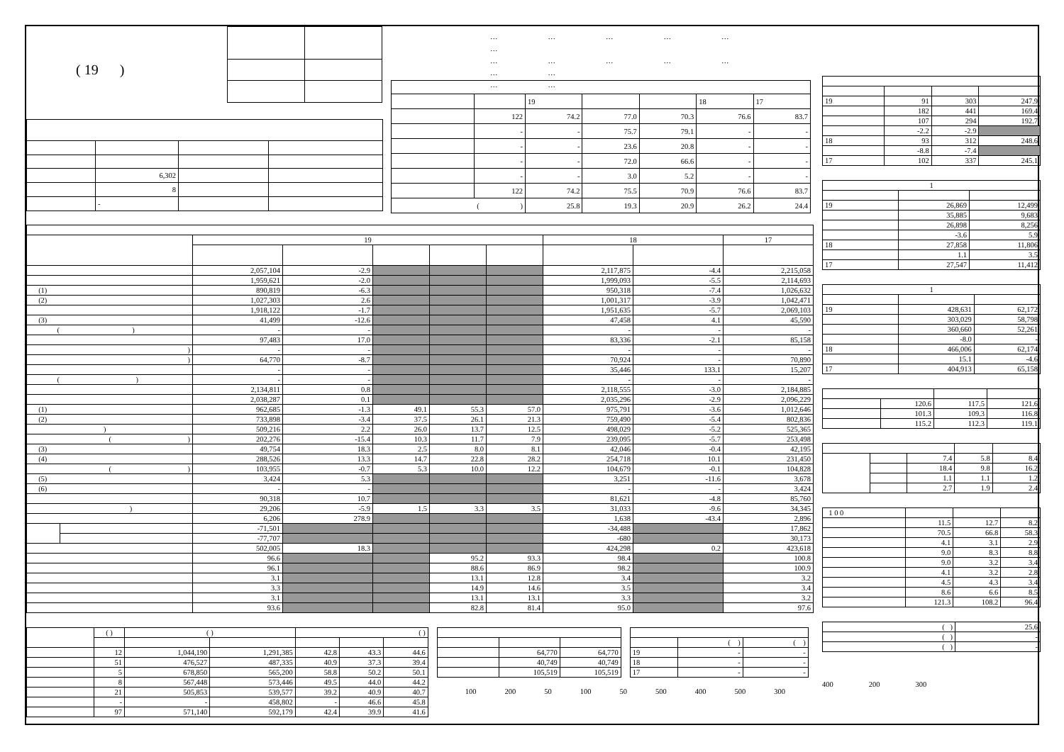( 19 )
| | 6,302 | | |
| | 8 | | |
| | - | | |
… … … … … …
… … … … … … …
… …
| | | 19 | | | 18 | 17 |
| | 122 | 74.2 | 77.0 | 70.3 | 76.6 | 83.7 |
| | - | - | 75.7 | 79.1 | - | - |
| | - | - | 23.6 | 20.8 | - | - |
| | - | - | 72.0 | 66.6 | - | - |
| | - | - | 3.0 | 5.2 | - | - |
| | 122 | 74.2 | 75.5 | 70.9 | 76.6 | 83.7 |
| ( ) | | 25.8 | 19.3 | 20.9 | 26.2 | 24.4 |
| | | 19 | | | | | 18 | | 17 |
| | | 2,057,104 | -2.9 | | | | 2,117,875 | -4.4 | 2,215,058 |
| | | 1,959,621 | -2.0 | | | | 1,999,093 | -5.5 | 2,114,693 |
| (1) | | 890,819 | -6.3 | | | | 950,318 | -7.4 | 1,026,632 |
| (2) | | 1,027,303 | 2.6 | | | | 1,001,317 | -3.9 | 1,042,471 |
| | | 1,918,122 | -1.7 | | | | 1,951,635 | -5.7 | 2,069,103 |
| (3) | | 41,499 | -12.6 | | | | 47,458 | 4.1 | 45,590 |
| ( ) | | - | - | | | | - | - | - |
| | | 97,483 | 17.0 | | | | 83,336 | -2.1 | 85,158 |
| ) | | - | - | | | | - | - | - |
| ) | | 64,770 | -8.7 | | | | 70,924 | - | 70,890 |
| | | - | - | | | | 35,446 | 133.1 | 15,207 |
| ( ) | | - | - | | | | - | - | - |
| | | 2,134,811 | 0.8 | | | | 2,118,555 | -3.0 | 2,184,885 |
| | | 2,038,287 | 0.1 | | | | 2,035,296 | -2.9 | 2,096,229 |
| (1) | | 962,685 | -1.3 | 49.1 | 55.3 | 57.0 | 975,791 | -3.6 | 1,012,646 |
| (2) | | 733,898 | -3.4 | 37.5 | 26.1 | 21.3 | 759,490 | -5.4 | 802,836 |
| ) | | 509,216 | 2.2 | 26.0 | 13.7 | 12.5 | 498,029 | -5.2 | 525,365 |
| ( ) | | 202,276 | -15.4 | 10.3 | 11.7 | 7.9 | 239,095 | -5.7 | 253,498 |
| (3) | | 49,754 | 18.3 | 2.5 | 8.0 | 8.1 | 42,046 | -0.4 | 42,195 |
| (4) | | 288,526 | 13.3 | 14.7 | 22.8 | 28.2 | 254,718 | 10.1 | 231,450 |
| ( ) | | 103,955 | -0.7 | 5.3 | 10.0 | 12.2 | 104,679 | -0.1 | 104,828 |
| (5) | | 3,424 | 5.3 | | | | 3,251 | -11.6 | 3,678 |
| (6) | | - | - | | | | - | - | 3,424 |
| | | 90,318 | 10.7 | | | | 81,621 | -4.8 | 85,760 |
| ) | | 29,206 | -5.9 | 1.5 | 3.3 | 3.5 | 31,033 | -9.6 | 34,345 |
| | | 6,206 | 278.9 | | | | 1,638 | -43.4 | 2,896 |
| | | -71,501 | | | | | -34,488 | | 17,862 |
| | | -77,707 | | | | | -680 | | 30,173 |
| | | 502,005 | 18.3 | | | | 424,298 | 0.2 | 423,618 |
| | | 96.6 | | | 95.2 | 93.3 | 98.4 | | 100.8 |
| | | 96.1 | | | 88.6 | 86.9 | 98.2 | | 100.9 |
| | | 3.1 | | | 13.1 | 12.8 | 3.4 | | 3.2 |
| | | 3.3 | | | 14.9 | 14.6 | 3.5 | | 3.4 |
| | | 3.1 | | | 13.1 | 13.1 | 3.3 | | 3.2 |
| | | 93.6 | | | 82.8 | 81.4 | 95.0 | | 97.6 |
| | ( ) | ( ) | | ( ) | | |
| | 12 | 1,044,190 | 1,291,385 | 42.8 | 43.3 | 44.6 |
| | 51 | 476,527 | 487,335 | 40.9 | 37.3 | 39.4 |
| | 5 | 678,850 | 565,200 | 58.8 | 50.2 | 50.1 |
| | 8 | 567,448 | 573,446 | 49.5 | 44.0 | 44.2 |
| | 21 | 505,853 | 539,577 | 39.2 | 40.9 | 40.7 |
| | - | - | 458,802 | - | 46.6 | 45.8 |
| | 97 | 571,140 | 592,179 | 42.4 | 39.9 | 41.6 |
| | 64,770 | 64,770 |
| | 40,749 | 40,749 |
| | 105,519 | 105,519 |
| | ( ) | ( ) |
| 19 | - | - |
| 18 | - | - |
| 17 | - | - |
100 200 50 100 50 500 400 500 300
| 19 | 91 | 303 | 247.9 |
| | 182 | 441 | 169.4 |
| | 107 | 294 | 192.7 |
| | -2.2 | -2.9 | |
| 18 | 93 | 312 | 248.6 |
| | -8.8 | -7.4 | |
| 17 | 102 | 337 | 245.1 |
| 1 | | |
| 19 | 26,869 | 12,499 |
| | 35,885 | 9,683 |
| | 26,898 | 8,256 |
| | -3.6 | 5.9 |
| 18 | 27,858 | 11,806 |
| | 1.1 | 3.5 |
| 17 | 27,547 | 11,412 |
| 1 | | |
| 19 | 428,631 | 62,172 |
| | 303,029 | 58,798 |
| | 360,660 | 52,261 |
| | -8.0 | - |
| 18 | 466,006 | 62,174 |
| | 15.1 | -4.6 |
| 17 | 404,913 | 65,158 |
| | 120.6 | 117.5 | 121.6 |
| | 101.3 | 109.3 | 116.8 |
| | 115.2 | 112.3 | 119.1 |
| | | 7.4 | 5.8 | 8.4 |
| | | 18.4 | 9.8 | 16.2 |
| | | 1.1 | 1.1 | 1.2 |
| | | 2.7 | 1.9 | 2.4 |
| 1 0 0 | | | |
| | 11.5 | 12.7 | 8.2 |
| | 70.5 | 66.8 | 58.3 |
| | 4.1 | 3.1 | 2.9 |
| | 9.0 | 8.3 | 8.8 |
| | 9.0 | 3.2 | 3.4 |
| | 4.1 | 3.2 | 2.8 |
| | 4.5 | 4.3 | 3.4 |
| | 8.6 | 6.6 | 8.5 |
| | 121.3 | 108.2 | 96.4 |
| ( ) | 25.6 |
| ( ) | - |
| ( ) | - |
400 200 300